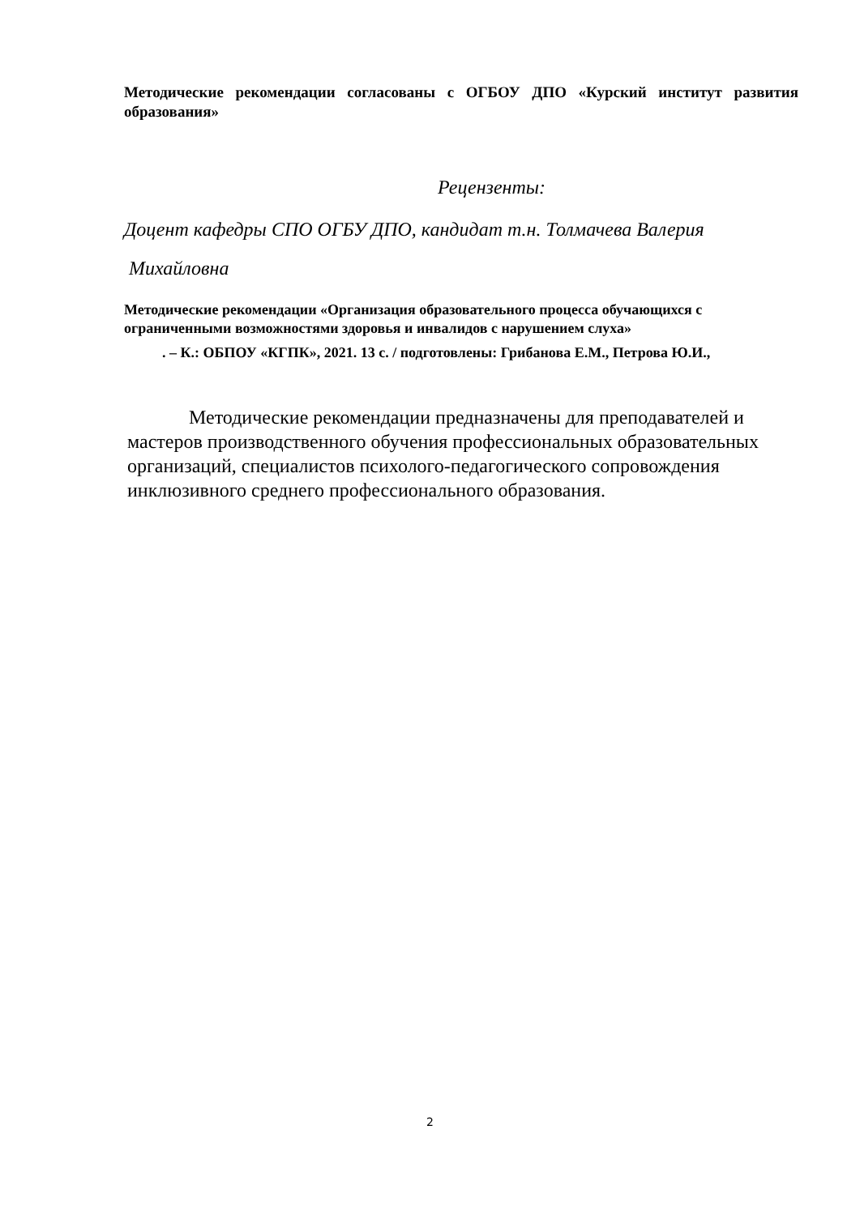Методические рекомендации согласованы с ОГБОУ ДПО «Курский институт развития образования»
Рецензенты:
Доцент кафедры СПО ОГБУ ДПО, кандидат т.н. Толмачева Валерия
Михайловна
Методические рекомендации «Организация образовательного процесса обучающихся с ограниченными возможностями здоровья и инвалидов с нарушением слуха»
. – К.: ОБПОУ «КГПК», 2021. 13 с. / подготовлены: Грибанова Е.М., Петрова Ю.И.,
Методические рекомендации предназначены для преподавателей и мастеров производственного обучения профессиональных образовательных организаций, специалистов психолого-педагогического сопровождения инклюзивного среднего профессионального образования.
2